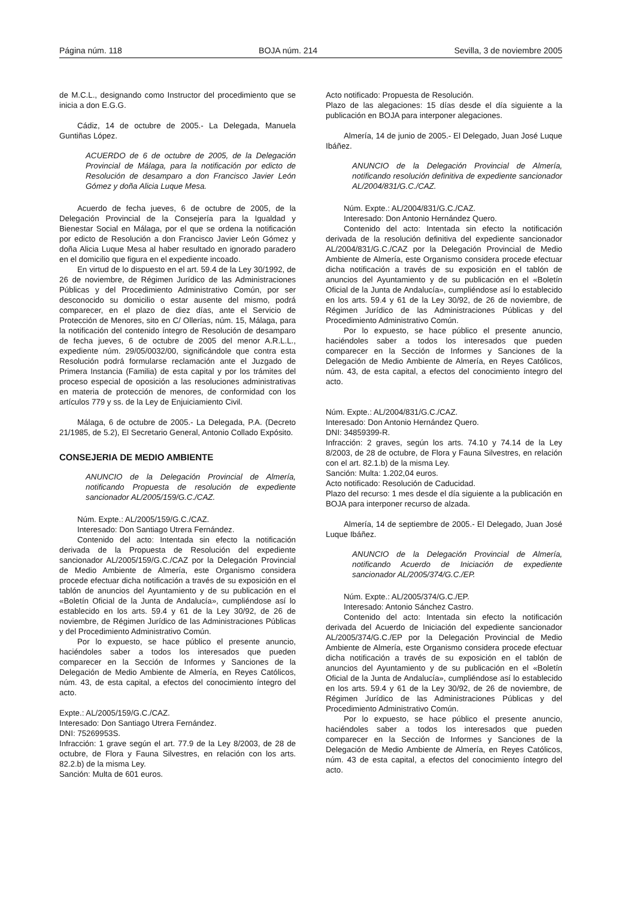Página núm. 118 BOJA núm. 214 Sevilla, 3 de noviembre 2005
de M.C.L., designando como Instructor del procedimiento que se inicia a don E.G.G.
Cádiz, 14 de octubre de 2005.- La Delegada, Manuela Guntiñas López.
ACUERDO de 6 de octubre de 2005, de la Delegación Provincial de Málaga, para la notificación por edicto de Resolución de desamparo a don Francisco Javier León Gómez y doña Alicia Luque Mesa.
Acuerdo de fecha jueves, 6 de octubre de 2005, de la Delegación Provincial de la Consejería para la Igualdad y Bienestar Social en Málaga, por el que se ordena la notificación por edicto de Resolución a don Francisco Javier León Gómez y doña Alicia Luque Mesa al haber resultado en ignorado paradero en el domicilio que figura en el expediente incoado.
En virtud de lo dispuesto en el art. 59.4 de la Ley 30/1992, de 26 de noviembre, de Régimen Jurídico de las Administraciones Públicas y del Procedimiento Administrativo Común, por ser desconocido su domicilio o estar ausente del mismo, podrá comparecer, en el plazo de diez días, ante el Servicio de Protección de Menores, sito en C/ Ollerías, núm. 15, Málaga, para la notificación del contenido íntegro de Resolución de desamparo de fecha jueves, 6 de octubre de 2005 del menor A.R.L.L., expediente núm. 29/05/0032/00, significándole que contra esta Resolución podrá formularse reclamación ante el Juzgado de Primera Instancia (Familia) de esta capital y por los trámites del proceso especial de oposición a las resoluciones administrativas en materia de protección de menores, de conformidad con los artículos 779 y ss. de la Ley de Enjuiciamiento Civil.
Málaga, 6 de octubre de 2005.- La Delegada, P.A. (Decreto 21/1985, de 5.2), El Secretario General, Antonio Collado Expósito.
CONSEJERIA DE MEDIO AMBIENTE
ANUNCIO de la Delegación Provincial de Almería, notificando Propuesta de resolución de expediente sancionador AL/2005/159/G.C./CAZ.
Núm. Expte.: AL/2005/159/G.C./CAZ.
Interesado: Don Santiago Utrera Fernández.
Contenido del acto: Intentada sin efecto la notificación derivada de la Propuesta de Resolución del expediente sancionador AL/2005/159/G.C./CAZ por la Delegación Provincial de Medio Ambiente de Almería, este Organismo considera procede efectuar dicha notificación a través de su exposición en el tablón de anuncios del Ayuntamiento y de su publicación en el «Boletín Oficial de la Junta de Andalucía», cumpliéndose así lo establecido en los arts. 59.4 y 61 de la Ley 30/92, de 26 de noviembre, de Régimen Jurídico de las Administraciones Públicas y del Procedimiento Administrativo Común.
Por lo expuesto, se hace público el presente anuncio, haciéndoles saber a todos los interesados que pueden comparecer en la Sección de Informes y Sanciones de la Delegación de Medio Ambiente de Almería, en Reyes Católicos, núm. 43, de esta capital, a efectos del conocimiento íntegro del acto.
Expte.: AL/2005/159/G.C./CAZ.
Interesado: Don Santiago Utrera Fernández.
DNI: 75269953S.
Infracción: 1 grave según el art. 77.9 de la Ley 8/2003, de 28 de octubre, de Flora y Fauna Silvestres, en relación con los arts. 82.2.b) de la misma Ley.
Sanción: Multa de 601 euros.
Acto notificado: Propuesta de Resolución.
Plazo de las alegaciones: 15 días desde el día siguiente a la publicación en BOJA para interponer alegaciones.
Almería, 14 de junio de 2005.- El Delegado, Juan José Luque Ibáñez.
ANUNCIO de la Delegación Provincial de Almería, notificando resolución definitiva de expediente sancionador AL/2004/831/G.C./CAZ.
Núm. Expte.: AL/2004/831/G.C./CAZ.
Interesado: Don Antonio Hernández Quero.
Contenido del acto: Intentada sin efecto la notificación derivada de la resolución definitiva del expediente sancionador AL/2004/831/G.C./CAZ por la Delegación Provincial de Medio Ambiente de Almería, este Organismo considera procede efectuar dicha notificación a través de su exposición en el tablón de anuncios del Ayuntamiento y de su publicación en el «Boletín Oficial de la Junta de Andalucía», cumpliéndose así lo establecido en los arts. 59.4 y 61 de la Ley 30/92, de 26 de noviembre, de Régimen Jurídico de las Administraciones Públicas y del Procedimiento Administrativo Común.
Por lo expuesto, se hace público el presente anuncio, haciéndoles saber a todos los interesados que pueden comparecer en la Sección de Informes y Sanciones de la Delegación de Medio Ambiente de Almería, en Reyes Católicos, núm. 43, de esta capital, a efectos del conocimiento íntegro del acto.
Núm. Expte.: AL/2004/831/G.C./CAZ.
Interesado: Don Antonio Hernández Quero.
DNI: 34859399-R.
Infracción: 2 graves, según los arts. 74.10 y 74.14 de la Ley 8/2003, de 28 de octubre, de Flora y Fauna Silvestres, en relación con el art. 82.1.b) de la misma Ley.
Sanción: Multa: 1.202,04 euros.
Acto notificado: Resolución de Caducidad.
Plazo del recurso: 1 mes desde el día siguiente a la publicación en BOJA para interponer recurso de alzada.
Almería, 14 de septiembre de 2005.- El Delegado, Juan José Luque Ibáñez.
ANUNCIO de la Delegación Provincial de Almería, notificando Acuerdo de Iniciación de expediente sancionador AL/2005/374/G.C./EP.
Núm. Expte.: AL/2005/374/G.C./EP.
Interesado: Antonio Sánchez Castro.
Contenido del acto: Intentada sin efecto la notificación derivada del Acuerdo de Iniciación del expediente sancionador AL/2005/374/G.C./EP por la Delegación Provincial de Medio Ambiente de Almería, este Organismo considera procede efectuar dicha notificación a través de su exposición en el tablón de anuncios del Ayuntamiento y de su publicación en el «Boletín Oficial de la Junta de Andalucía», cumpliéndose así lo establecido en los arts. 59.4 y 61 de la Ley 30/92, de 26 de noviembre, de Régimen Jurídico de las Administraciones Públicas y del Procedimiento Administrativo Común.
Por lo expuesto, se hace público el presente anuncio, haciéndoles saber a todos los interesados que pueden comparecer en la Sección de Informes y Sanciones de la Delegación de Medio Ambiente de Almería, en Reyes Católicos, núm. 43 de esta capital, a efectos del conocimiento íntegro del acto.